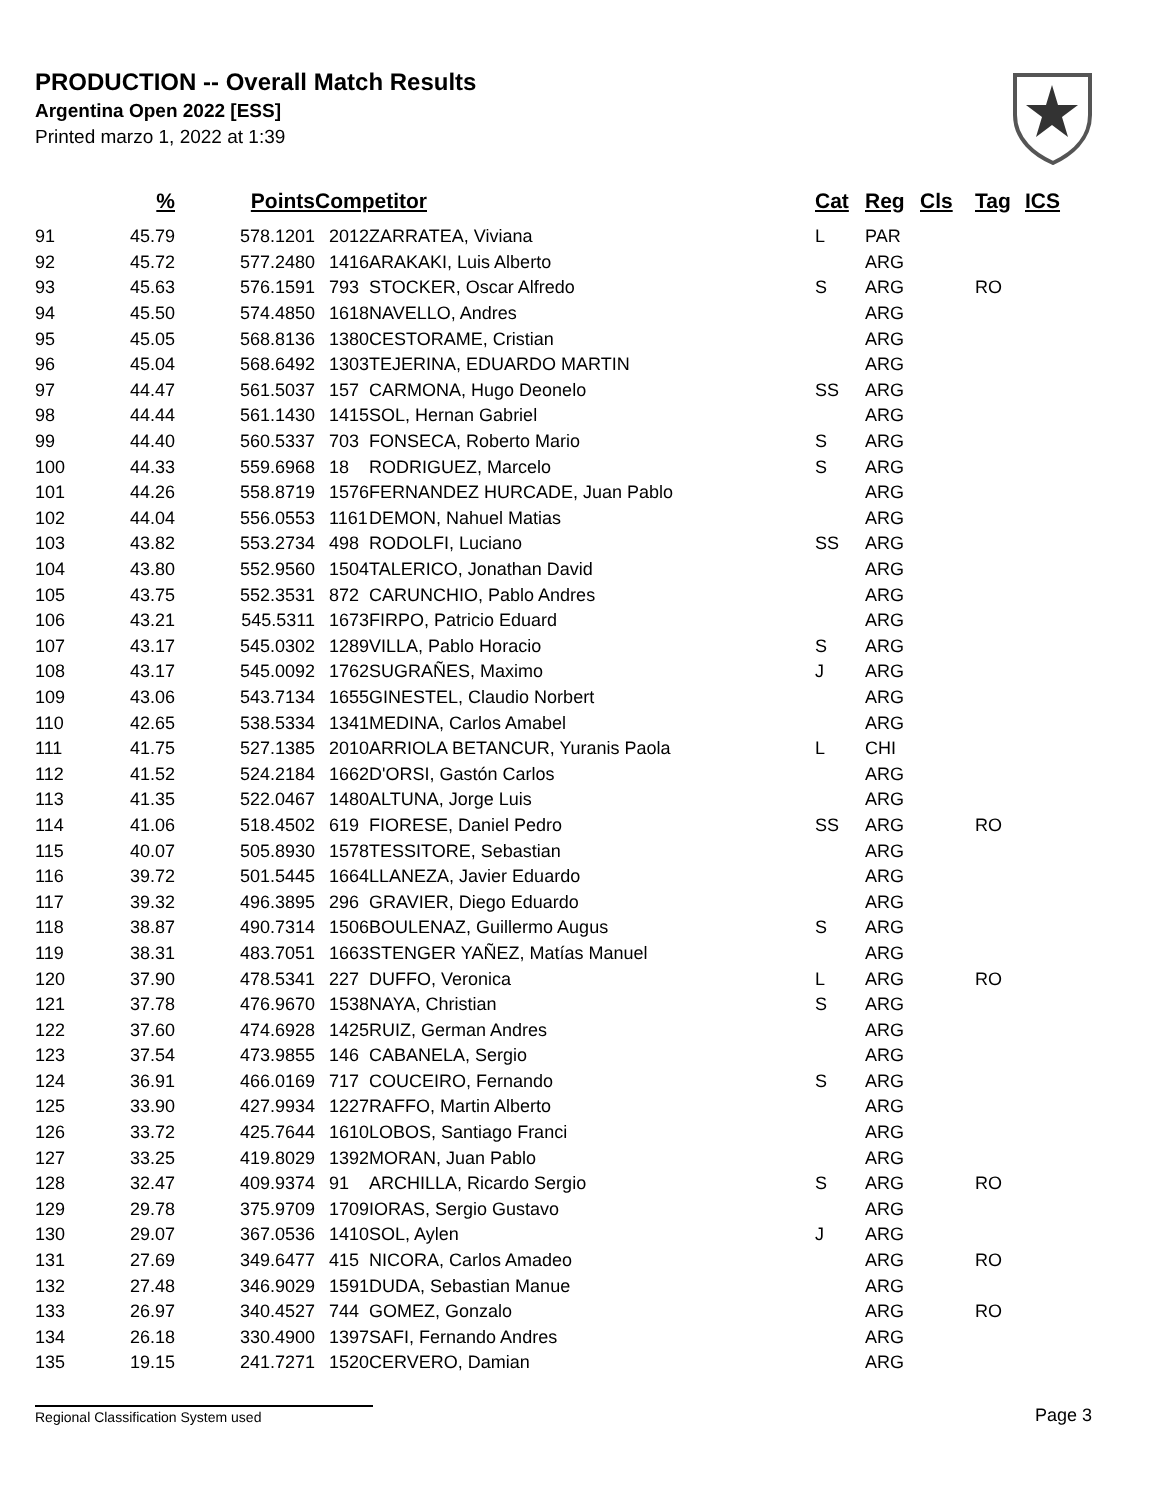PRODUCTION -- Overall Match Results
Argentina Open 2022 [ESS]
Printed marzo 1, 2022 at 1:39
| | % | Points | Competitor | | Cat | Reg | Cls | Tag | ICS |
| --- | --- | --- | --- | --- | --- | --- | --- | --- | --- |
| 91 | 45.79 | 578.1201 | 2012 | ZARRATEA, Viviana | L | PAR | | | |
| 92 | 45.72 | 577.2480 | 1416 | ARAKAKI, Luis Alberto | | ARG | | | |
| 93 | 45.63 | 576.1591 | 793 | STOCKER, Oscar Alfredo | S | ARG | | RO | |
| 94 | 45.50 | 574.4850 | 1618 | NAVELLO, Andres | | ARG | | | |
| 95 | 45.05 | 568.8136 | 1380 | CESTORAME, Cristian | | ARG | | | |
| 96 | 45.04 | 568.6492 | 1303 | TEJERINA, EDUARDO MARTIN | | ARG | | | |
| 97 | 44.47 | 561.5037 | 157 | CARMONA, Hugo Deonelo | SS | ARG | | | |
| 98 | 44.44 | 561.1430 | 1415 | SOL, Hernan Gabriel | | ARG | | | |
| 99 | 44.40 | 560.5337 | 703 | FONSECA, Roberto Mario | S | ARG | | | |
| 100 | 44.33 | 559.6968 | 18 | RODRIGUEZ, Marcelo | S | ARG | | | |
| 101 | 44.26 | 558.8719 | 1576 | FERNANDEZ HURCADE, Juan Pablo | | ARG | | | |
| 102 | 44.04 | 556.0553 | 1161 | DEMON, Nahuel Matias | | ARG | | | |
| 103 | 43.82 | 553.2734 | 498 | RODOLFI, Luciano | SS | ARG | | | |
| 104 | 43.80 | 552.9560 | 1504 | TALERICO, Jonathan David | | ARG | | | |
| 105 | 43.75 | 552.3531 | 872 | CARUNCHIO, Pablo Andres | | ARG | | | |
| 106 | 43.21 | 545.5311 | 1673 | FIRPO, Patricio Eduard | | ARG | | | |
| 107 | 43.17 | 545.0302 | 1289 | VILLA, Pablo Horacio | S | ARG | | | |
| 108 | 43.17 | 545.0092 | 1762 | SUGRAÑES, Maximo | J | ARG | | | |
| 109 | 43.06 | 543.7134 | 1655 | GINESTEL, Claudio Norbert | | ARG | | | |
| 110 | 42.65 | 538.5334 | 1341 | MEDINA, Carlos Amabel | | ARG | | | |
| 111 | 41.75 | 527.1385 | 2010 | ARRIOLA BETANCUR, Yuranis Paola | L | CHI | | | |
| 112 | 41.52 | 524.2184 | 1662 | D'ORSI, Gastón Carlos | | ARG | | | |
| 113 | 41.35 | 522.0467 | 1480 | ALTUNA, Jorge Luis | | ARG | | | |
| 114 | 41.06 | 518.4502 | 619 | FIORESE, Daniel Pedro | SS | ARG | | RO | |
| 115 | 40.07 | 505.8930 | 1578 | TESSITORE, Sebastian | | ARG | | | |
| 116 | 39.72 | 501.5445 | 1664 | LLANEZA, Javier Eduardo | | ARG | | | |
| 117 | 39.32 | 496.3895 | 296 | GRAVIER, Diego Eduardo | | ARG | | | |
| 118 | 38.87 | 490.7314 | 1506 | BOULENAZ, Guillermo Augus | S | ARG | | | |
| 119 | 38.31 | 483.7051 | 1663 | STENGER YAÑEZ, Matías Manuel | | ARG | | | |
| 120 | 37.90 | 478.5341 | 227 | DUFFO, Veronica | L | ARG | | RO | |
| 121 | 37.78 | 476.9670 | 1538 | NAYA, Christian | S | ARG | | | |
| 122 | 37.60 | 474.6928 | 1425 | RUIZ, German Andres | | ARG | | | |
| 123 | 37.54 | 473.9855 | 146 | CABANELA, Sergio | | ARG | | | |
| 124 | 36.91 | 466.0169 | 717 | COUCEIRO, Fernando | S | ARG | | | |
| 125 | 33.90 | 427.9934 | 1227 | RAFFO, Martin Alberto | | ARG | | | |
| 126 | 33.72 | 425.7644 | 1610 | LOBOS, Santiago Franci | | ARG | | | |
| 127 | 33.25 | 419.8029 | 1392 | MORAN, Juan Pablo | | ARG | | | |
| 128 | 32.47 | 409.9374 | 91 | ARCHILLA, Ricardo Sergio | S | ARG | | RO | |
| 129 | 29.78 | 375.9709 | 1709 | IORAS, Sergio Gustavo | | ARG | | | |
| 130 | 29.07 | 367.0536 | 1410 | SOL, Aylen | J | ARG | | | |
| 131 | 27.69 | 349.6477 | 415 | NICORA, Carlos Amadeo | | ARG | | RO | |
| 132 | 27.48 | 346.9029 | 1591 | DUDA, Sebastian Manue | | ARG | | | |
| 133 | 26.97 | 340.4527 | 744 | GOMEZ, Gonzalo | | ARG | | RO | |
| 134 | 26.18 | 330.4900 | 1397 | SAFI, Fernando Andres | | ARG | | | |
| 135 | 19.15 | 241.7271 | 1520 | CERVERO, Damian | | ARG | | | |
Regional Classification System used Page 3